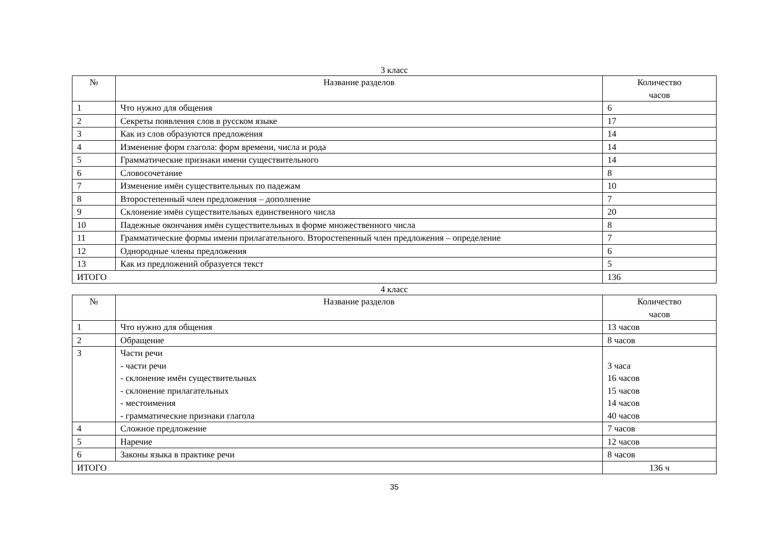3 класс
| № | Название разделов | Количество часов |
| --- | --- | --- |
| 1 | Что нужно для общения | 6 |
| 2 | Секреты появления слов в русском языке | 17 |
| 3 | Как из слов образуются предложения | 14 |
| 4 | Изменение форм глагола: форм времени, числа и рода | 14 |
| 5 | Грамматические признаки имени существительного | 14 |
| 6 | Словосочетание | 8 |
| 7 | Изменение имён существительных по падежам | 10 |
| 8 | Второстепенный член предложения – дополнение | 7 |
| 9 | Склонение имён существительных единственного числа | 20 |
| 10 | Падежные окончания имён существительных в форме множественного числа | 8 |
| 11 | Грамматические формы имени прилагательного. Второстепенный член предложения – определение | 7 |
| 12 | Однородные члены предложения | 6 |
| 13 | Как из предложений образуется текст | 5 |
| ИТОГО | | 136 |
4 класс
| № | Название разделов | Количество часов |
| --- | --- | --- |
| 1 | Что нужно для общения | 13 часов |
| 2 | Обращение | 8 часов |
| 3 | Части речи - части речи - склонение имён существительных - склонение прилагательных - местоимения - грамматические признаки глагола | 3 часа 16 часов 15 часов 14 часов 40 часов |
| 4 | Сложное предложение | 7 часов |
| 5 | Наречие | 12 часов |
| 6 | Законы языка в практике речи | 8 часов |
| ИТОГО | | 136 ч |
35